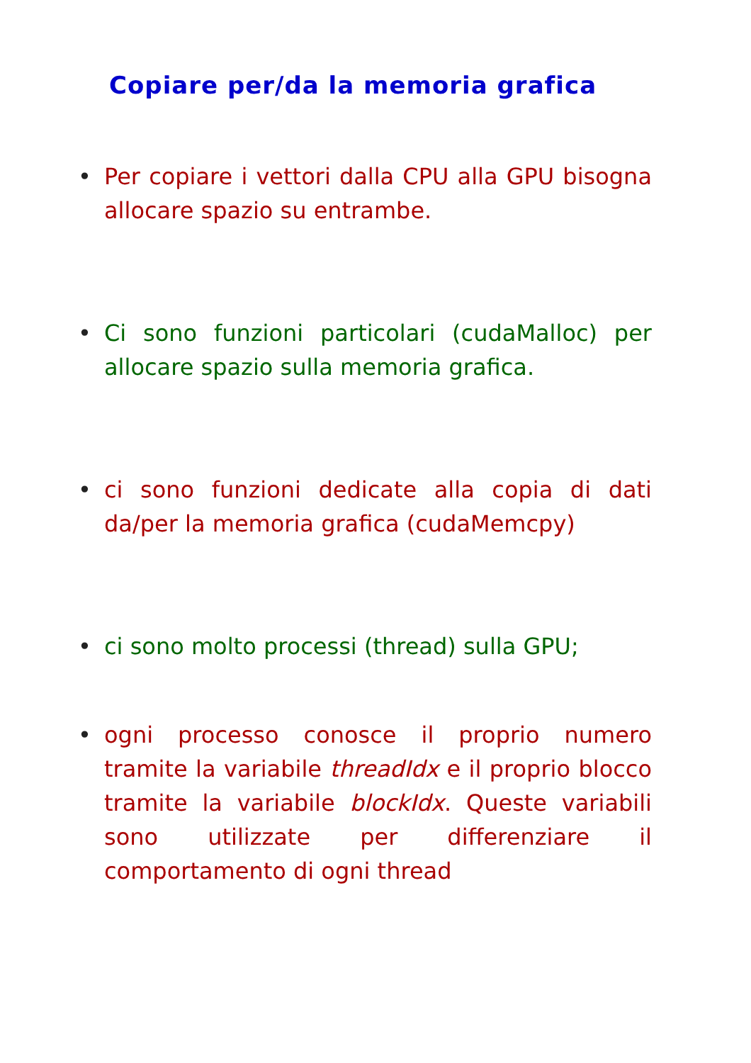Copiare per/da la memoria grafica
• Per copiare i vettori dalla CPU alla GPU bisogna allocare spazio su entrambe.
• Ci sono funzioni particolari (cudaMalloc) per allocare spazio sulla memoria grafica.
• ci sono funzioni dedicate alla copia di dati da/per la memoria grafica (cudaMemcpy)
• ci sono molto processi (thread) sulla GPU;
• ogni processo conosce il proprio numero tramite la variabile threadIdx e il proprio blocco tramite la variabile blockIdx. Queste variabili sono utilizzate per differenziare il comportamento di ogni thread